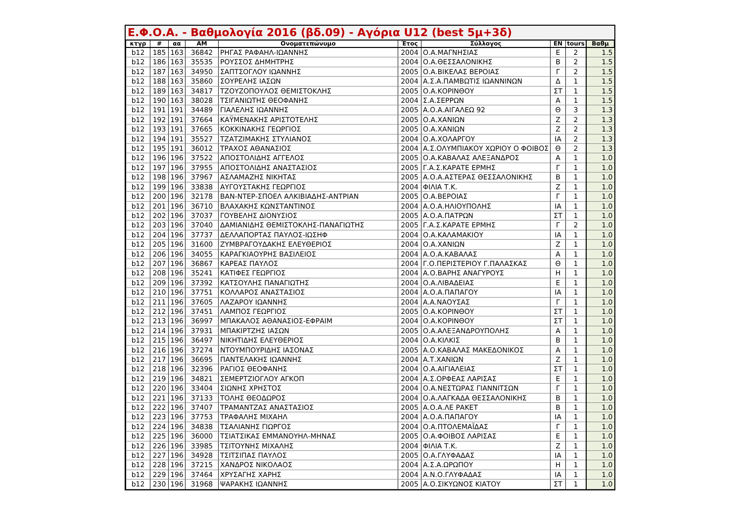Ε.Φ.Ο.Α. - Βαθμολογία 2016 (βδ.09) - Αγόρια U12 (best 5μ+3δ)
| κτγρ | # | αα | ΑΜ | Ονοματεπώνυμο | Έτος | Σύλλογος | ΕΝ | tours | Βαθμ |
| --- | --- | --- | --- | --- | --- | --- | --- | --- | --- |
| b12 | 185 | 163 | 36842 | ΡΗΓΑΣ ΡΑΦΑΗΛ-ΙΩΑΝΝΗΣ | 2004 | Ο.Α.ΜΑΓΝΗΣΙΑΣ | Ε | 2 | 1.5 |
| b12 | 186 | 163 | 35535 | ΡΟΥΣΣΟΣ ΔΗΜΗΤΡΗΣ | 2004 | Ο.Α.ΘΕΣΣΑΛΟΝΙΚΗΣ | Β | 2 | 1.5 |
| b12 | 187 | 163 | 34950 | ΣΑΠΤΣΟΓΛΟΥ ΙΩΑΝΝΗΣ | 2005 | Ο.Α.ΒΙΚΕΛΑΣ ΒΕΡΟΙΑΣ | Γ | 2 | 1.5 |
| b12 | 188 | 163 | 35860 | ΣΟΥΡΕΛΗΣ ΙΑΣΩΝ | 2004 | Α.Σ.Α.ΠΑΜΒΩΤΙΣ ΙΩΑΝΝΙΝΩΝ | Δ | 1 | 1.5 |
| b12 | 189 | 163 | 34817 | ΤΖΟΥΖΟΠΟΥΛΟΣ ΘΕΜΙΣΤΟΚΛΗΣ | 2005 | Ο.Α.ΚΟΡΙΝΘΟΥ | ΣΤ | 1 | 1.5 |
| b12 | 190 | 163 | 38028 | ΤΣΙΓΑΝΙΩΤΗΣ ΘΕΟΦΑΝΗΣ | 2004 | Σ.Α.ΣΕΡΡΩΝ | Α | 1 | 1.5 |
| b12 | 191 | 191 | 34489 | ΓΙΑΛΕΛΗΣ ΙΩΑΝΝΗΣ | 2005 | Α.Ο.Α.ΑΙΓΑΛΕΩ 92 | Θ | 3 | 1.3 |
| b12 | 192 | 191 | 37664 | ΚΑΫΜΕΝΑΚΗΣ ΑΡΙΣΤΟΤΕΛΗΣ | 2005 | Ο.Α.ΧΑΝΙΩΝ | Ζ | 2 | 1.3 |
| b12 | 193 | 191 | 37665 | ΚΟΚΚΙΝΑΚΗΣ ΓΕΩΡΓΙΟΣ | 2005 | Ο.Α.ΧΑΝΙΩΝ | Ζ | 2 | 1.3 |
| b12 | 194 | 191 | 35527 | ΤΖΑΤΖΙΜΑΚΗΣ ΣΤΥΛΙΑΝΟΣ | 2004 | Ο.Α.ΧΟΛΑΡΓΟΥ | ΙΑ | 2 | 1.3 |
| b12 | 195 | 191 | 36012 | ΤΡΑΧΟΣ ΑΘΑΝΑΣΙΟΣ | 2004 | Α.Σ.ΟΛΥΜΠΙΑΚΟΥ ΧΩΡΙΟΥ Ο ΦΟΙΒΟΣ | Θ | 2 | 1.3 |
| b12 | 196 | 196 | 37522 | ΑΠΟΣΤΟΛΙΔΗΣ ΑΓΓΕΛΟΣ | 2005 | Ο.Α.ΚΑΒΑΛΑΣ ΑΛΕΞΑΝΔΡΟΣ | Α | 1 | 1.0 |
| b12 | 197 | 196 | 37955 | ΑΠΟΣΤΟΛΙΔΗΣ ΑΝΑΣΤΑΣΙΟΣ | 2005 | Γ.Α.Σ.ΚΑΡΑΤΕ ΕΡΜΗΣ | Γ | 1 | 1.0 |
| b12 | 198 | 196 | 37967 | ΑΣΛΑΜΑΖΗΣ ΝΙΚΗΤΑΣ | 2005 | Α.Ο.Α.ΑΣΤΕΡΑΣ ΘΕΣΣΑΛΟΝΙΚΗΣ | Β | 1 | 1.0 |
| b12 | 199 | 196 | 33838 | ΑΥΓΟΥΣΤΑΚΗΣ ΓΕΩΡΓΙΟΣ | 2004 | ΦΙΛΙΑ Τ.Κ. | Ζ | 1 | 1.0 |
| b12 | 200 | 196 | 32178 | ΒΑΝ-ΝΤΕΡ-ΣΠΟΕΛ ΑΛΚΙΒΙΑΔΗΣ-ΑΝΤΡΙΑΝ | 2005 | Ο.Α.ΒΕΡΟΙΑΣ | Γ | 1 | 1.0 |
| b12 | 201 | 196 | 36710 | ΒΛΑΧΑΚΗΣ ΚΩΝΣΤΑΝΤΙΝΟΣ | 2004 | Α.Ο.Α.ΗΛΙΟΥΠΟΛΗΣ | ΙΑ | 1 | 1.0 |
| b12 | 202 | 196 | 37037 | ΓΟΥΒΕΛΗΣ ΔΙΟΝΥΣΙΟΣ | 2005 | Α.Ο.Α.ΠΑΤΡΩΝ | ΣΤ | 1 | 1.0 |
| b12 | 203 | 196 | 37040 | ΔΑΜΙΑΝΙΔΗΣ ΘΕΜΙΣΤΟΚΛΗΣ-ΠΑΝΑΓΙΩΤΗΣ | 2005 | Γ.Α.Σ.ΚΑΡΑΤΕ ΕΡΜΗΣ | Γ | 2 | 1.0 |
| b12 | 204 | 196 | 37737 | ΔΕΛΛΑΠΟΡΤΑΣ ΠΑΥΛΟΣ-ΙΩΣΗΦ | 2004 | Ο.Α.ΚΑΛΑΜΑΚΙΟΥ | ΙΑ | 1 | 1.0 |
| b12 | 205 | 196 | 31600 | ΖΥΜΒΡΑΓΟΥΔΑΚΗΣ ΕΛΕΥΘΕΡΙΟΣ | 2004 | Ο.Α.ΧΑΝΙΩΝ | Ζ | 1 | 1.0 |
| b12 | 206 | 196 | 34055 | ΚΑΡΑΓΚΙΑΟΥΡΗΣ ΒΑΣΙΛΕΙΟΣ | 2004 | Α.Ο.Α.ΚΑΒΑΛΑΣ | Α | 1 | 1.0 |
| b12 | 207 | 196 | 36867 | ΚΑΡΕΑΣ ΠΑΥΛΟΣ | 2004 | Γ.Ο.ΠΕΡΙΣΤΕΡΙΟΥ Γ.ΠΑΛΑΣΚΑΣ | Θ | 1 | 1.0 |
| b12 | 208 | 196 | 35241 | ΚΑΤΙΦΕΣ ΓΕΩΡΓΙΟΣ | 2004 | Α.Ο.ΒΑΡΗΣ ΑΝΑΓΥΡΟΥΣ | Η | 1 | 1.0 |
| b12 | 209 | 196 | 37392 | ΚΑΤΣΟΥΛΗΣ ΠΑΝΑΓΙΩΤΗΣ | 2004 | Ο.Α.ΛΙΒΑΔΕΙΑΣ | Ε | 1 | 1.0 |
| b12 | 210 | 196 | 37751 | ΚΟΛΛΑΡΟΣ ΑΝΑΣΤΑΣΙΟΣ | 2004 | Α.Ο.Α.ΠΑΠΑΓΟΥ | ΙΑ | 1 | 1.0 |
| b12 | 211 | 196 | 37605 | ΛΑΖΑΡΟΥ ΙΩΑΝΝΗΣ | 2004 | Α.Α.ΝΑΟΥΣΑΣ | Γ | 1 | 1.0 |
| b12 | 212 | 196 | 37451 | ΛΑΜΠΟΣ ΓΕΩΡΓΙΟΣ | 2005 | Ο.Α.ΚΟΡΙΝΘΟΥ | ΣΤ | 1 | 1.0 |
| b12 | 213 | 196 | 36997 | ΜΠΑΚΑΛΟΣ ΑΘΑΝΑΣΙΟΣ-ΕΦΡΑΙΜ | 2004 | Ο.Α.ΚΟΡΙΝΘΟΥ | ΣΤ | 1 | 1.0 |
| b12 | 214 | 196 | 37931 | ΜΠΑΚΙΡΤΖΗΣ ΙΑΣΩΝ | 2005 | Ο.Α.ΑΛΕΞΑΝΔΡΟΥΠΟΛΗΣ | Α | 1 | 1.0 |
| b12 | 215 | 196 | 36497 | ΝΙΚΗΤΙΔΗΣ ΕΛΕΥΘΕΡΙΟΣ | 2004 | Ο.Α.ΚΙΛΚΙΣ | Β | 1 | 1.0 |
| b12 | 216 | 196 | 37274 | ΝΤΟΥΜΠΟΥΡΙΔΗΣ ΙΑΣΟΝΑΣ | 2005 | Α.Ο.ΚΑΒΑΛΑΣ ΜΑΚΕΔΟΝΙΚΟΣ | Α | 1 | 1.0 |
| b12 | 217 | 196 | 36695 | ΠΑΝΤΕΛΑΚΗΣ ΙΩΑΝΝΗΣ | 2004 | Α.Τ.ΧΑΝΙΩΝ | Ζ | 1 | 1.0 |
| b12 | 218 | 196 | 32396 | ΡΑΓΙΟΣ ΘΕΟΦΑΝΗΣ | 2004 | Ο.Α.ΑΙΓΙΑΛΕΙΑΣ | ΣΤ | 1 | 1.0 |
| b12 | 219 | 196 | 34821 | ΣΕΜΕΡΤΖΙΟΓΛΟΥ ΑΓΚΟΠ | 2004 | Α.Σ.ΟΡΦΕΑΣ ΛΑΡΙΣΑΣ | Ε | 1 | 1.0 |
| b12 | 220 | 196 | 33404 | ΣΙΩΝΗΣ ΧΡΗΣΤΟΣ | 2004 | Ο.Α.ΝΕΣΤΩΡΑΣ ΓΙΑΝΝΙΤΣΩΝ | Γ | 1 | 1.0 |
| b12 | 221 | 196 | 37133 | ΤΟΛΗΣ ΘΕΟΔΩΡΟΣ | 2004 | Ο.Α.ΛΑΓΚΑΔΑ ΘΕΣΣΑΛΟΝΙΚΗΣ | Β | 1 | 1.0 |
| b12 | 222 | 196 | 37407 | ΤΡΑΜΑΝΤΖΑΣ ΑΝΑΣΤΑΣΙΟΣ | 2005 | Α.Ο.Α.ΛΕ ΡΑΚΕΤ | Β | 1 | 1.0 |
| b12 | 223 | 196 | 37753 | ΤΡΑΦΑΛΗΣ ΜΙΧΑΗΛ | 2004 | Α.Ο.Α.ΠΑΠΑΓΟΥ | ΙΑ | 1 | 1.0 |
| b12 | 224 | 196 | 34838 | ΤΣΑΛΙΑΝΗΣ ΓΙΩΡΓΟΣ | 2004 | Ο.Α.ΠΤΟΛΕΜΑΪΔΑΣ | Γ | 1 | 1.0 |
| b12 | 225 | 196 | 36000 | ΤΣΙΑΤΣΙΚΑΣ ΕΜΜΑΝΟΥΗΛ-ΜΗΝΑΣ | 2005 | Ο.Α.ΦΟΙΒΟΣ ΛΑΡΙΣΑΣ | Ε | 1 | 1.0 |
| b12 | 226 | 196 | 33985 | ΤΣΙΤΟΥΝΗΣ ΜΙΧΑΛΗΣ | 2004 | ΦΙΛΙΑ Τ.Κ. | Ζ | 1 | 1.0 |
| b12 | 227 | 196 | 34928 | ΤΣΙΤΣΙΠΑΣ ΠΑΥΛΟΣ | 2005 | Ο.Α.ΓΛΥΦΑΔΑΣ | ΙΑ | 1 | 1.0 |
| b12 | 228 | 196 | 37215 | ΧΑΝΔΡΟΣ ΝΙΚΟΛΑΟΣ | 2004 | Α.Σ.Α.ΩΡΩΠΟΥ | Η | 1 | 1.0 |
| b12 | 229 | 196 | 37464 | ΧΡΥΣΑΓΗΣ ΧΑΡΗΣ | 2004 | Α.Ν.Ο.ΓΛΥΦΑΔΑΣ | ΙΑ | 1 | 1.0 |
| b12 | 230 | 196 | 31968 | ΨΑΡΑΚΗΣ ΙΩΑΝΝΗΣ | 2005 | Α.Ο.ΣΙΚΥΩΝΟΣ ΚΙΑΤΟΥ | ΣΤ | 1 | 1.0 |